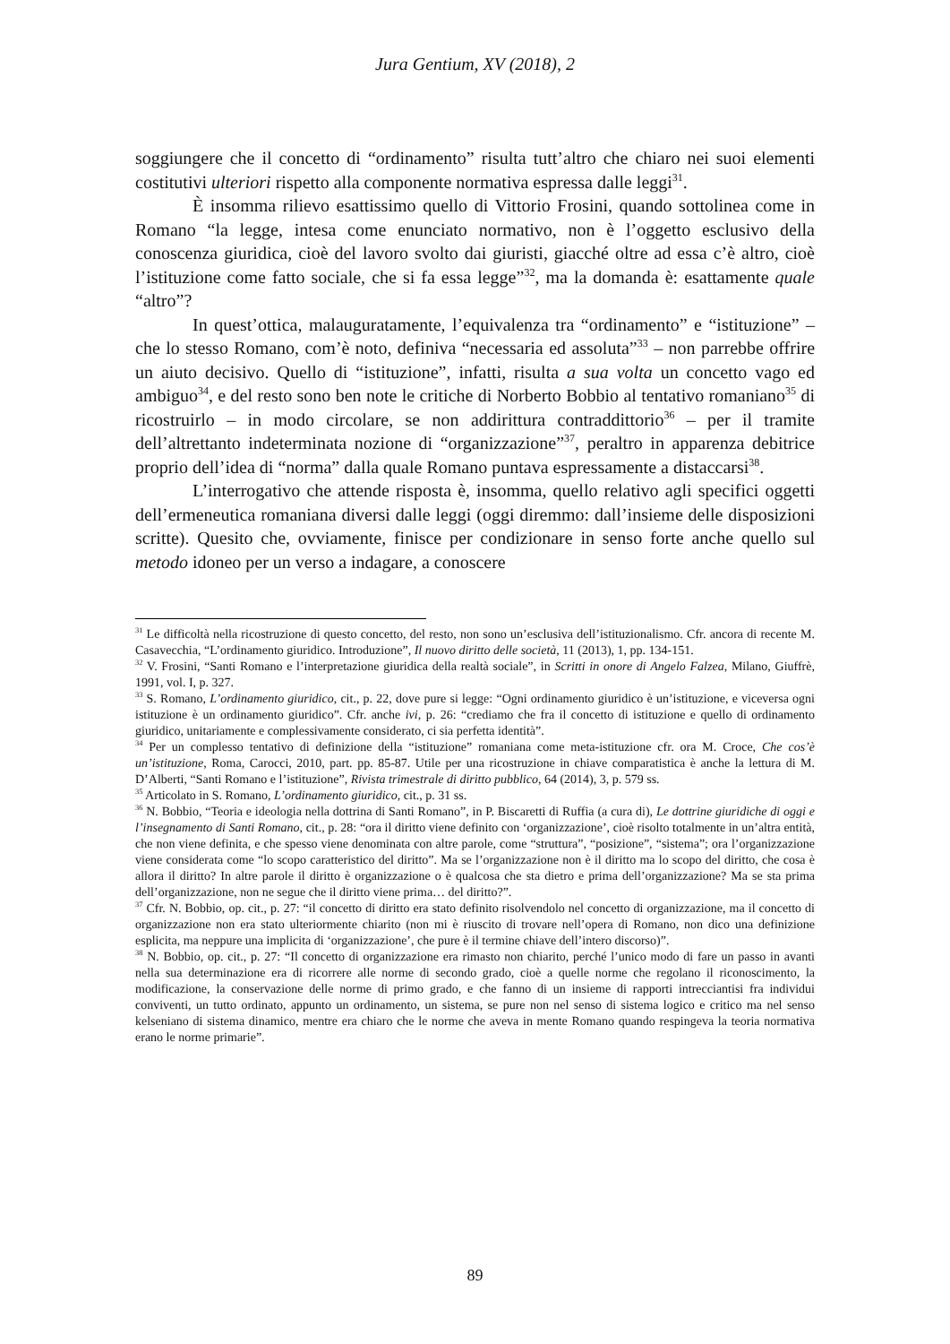Jura Gentium, XV (2018), 2
soggiungere che il concetto di “ordinamento” risulta tutt’altro che chiaro nei suoi elementi costitutivi ulteriori rispetto alla componente normativa espressa dalle leggi<sup>31</sup>.
È insomma rilievo esattissimo quello di Vittorio Frosini, quando sottolinea come in Romano “la legge, intesa come enunciato normativo, non è l’oggetto esclusivo della conoscenza giuridica, cioè del lavoro svolto dai giuristi, giacché oltre ad essa c’è altro, cioè l’istituzione come fatto sociale, che si fa essa legge”<sup>32</sup>, ma la domanda è: esattamente quale “altro”?
In quest’ottica, malauguratamente, l’equivalenza tra “ordinamento” e “istituzione” – che lo stesso Romano, com’è noto, definiva “necessaria ed assoluta”<sup>33</sup> – non parrebbe offrire un aiuto decisivo. Quello di “istituzione”, infatti, risulta a sua volta un concetto vago ed ambiguo<sup>34</sup>, e del resto sono ben note le critiche di Norberto Bobbio al tentativo romaniano<sup>35</sup> di ricostruirlo – in modo circolare, se non addirittura contraddittorio<sup>36</sup> – per il tramite dell’altrettanto indeterminata nozione di “organizzazione”<sup>37</sup>, peraltro in apparenza debitrice proprio dell’idea di “norma” dalla quale Romano puntava espressamente a distaccarsi<sup>38</sup>.
L’interrogativo che attende risposta è, insomma, quello relativo agli specifici oggetti dell’ermeneutica romaniana diversi dalle leggi (oggi diremmo: dall’insieme delle disposizioni scritte). Quesito che, ovviamente, finisce per condizionare in senso forte anche quello sul metodo idoneo per un verso a indagare, a conoscere
<sup>31</sup> Le difficoltà nella ricostruzione di questo concetto, del resto, non sono un’esclusiva dell’istituzionalismo. Cfr. ancora di recente M. Casavecchia, “L’ordinamento giuridico. Introduzione”, Il nuovo diritto delle società, 11 (2013), 1, pp. 134-151.
<sup>32</sup> V. Frosini, “Santi Romano e l’interpretazione giuridica della realtà sociale”, in Scritti in onore di Angelo Falzea, Milano, Giuffrè, 1991, vol. I, p. 327.
<sup>33</sup> S. Romano, L’ordinamento giuridico, cit., p. 22, dove pure si legge: “Ogni ordinamento giuridico è un’istituzione, e viceversa ogni istituzione è un ordinamento giuridico”. Cfr. anche ivi, p. 26: “crediamo che fra il concetto di istituzione e quello di ordinamento giuridico, unitariamente e complessivamente considerato, ci sia perfetta identità”.
<sup>34</sup> Per un complesso tentativo di definizione della “istituzione” romaniana come meta-istituzione cfr. ora M. Croce, Che cos’è un’istituzione, Roma, Carocci, 2010, part. pp. 85-87. Utile per una ricostruzione in chiave comparatistica è anche la lettura di M. D’Alberti, “Santi Romano e l’istituzione”, Rivista trimestrale di diritto pubblico, 64 (2014), 3, p. 579 ss.
<sup>35</sup> Articolato in S. Romano, L’ordinamento giuridico, cit., p. 31 ss.
<sup>36</sup> N. Bobbio, “Teoria e ideologia nella dottrina di Santi Romano”, in P. Biscaretti di Ruffia (a cura di), Le dottrine giuridiche di oggi e l’insegnamento di Santi Romano, cit., p. 28: “ora il diritto viene definito con ‘organizzazione’, cioè risolto totalmente in un’altra entità, che non viene definita, e che spesso viene denominata con altre parole, come “struttura”, “posizione”, “sistema”; ora l’organizzazione viene considerata come “lo scopo caratteristico del diritto”. Ma se l’organizzazione non è il diritto ma lo scopo del diritto, che cosa è allora il diritto? In altre parole il diritto è organizzazione o è qualcosa che sta dietro e prima dell’organizzazione? Ma se sta prima dell’organizzazione, non ne segue che il diritto viene prima… del diritto?”.
<sup>37</sup> Cfr. N. Bobbio, op. cit., p. 27: “il concetto di diritto era stato definito risolvendolo nel concetto di organizzazione, ma il concetto di organizzazione non era stato ulteriormente chiarito (non mi è riuscito di trovare nell’opera di Romano, non dico una definizione esplicita, ma neppure una implicita di ‘organizzazione’, che pure è il termine chiave dell’intero discorso)”.
<sup>38</sup> N. Bobbio, op. cit., p. 27: “Il concetto di organizzazione era rimasto non chiarito, perché l’unico modo di fare un passo in avanti nella sua determinazione era di ricorrere alle norme di secondo grado, cioè a quelle norme che regolano il riconoscimento, la modificazione, la conservazione delle norme di primo grado, e che fanno di un insieme di rapporti intrecciantisi fra individui conviventi, un tutto ordinato, appunto un ordinamento, un sistema, se pure non nel senso di sistema logico e critico ma nel senso kelseniano di sistema dinamico, mentre era chiaro che le norme che aveva in mente Romano quando respingeva la teoria normativa erano le norme primarie”.
89